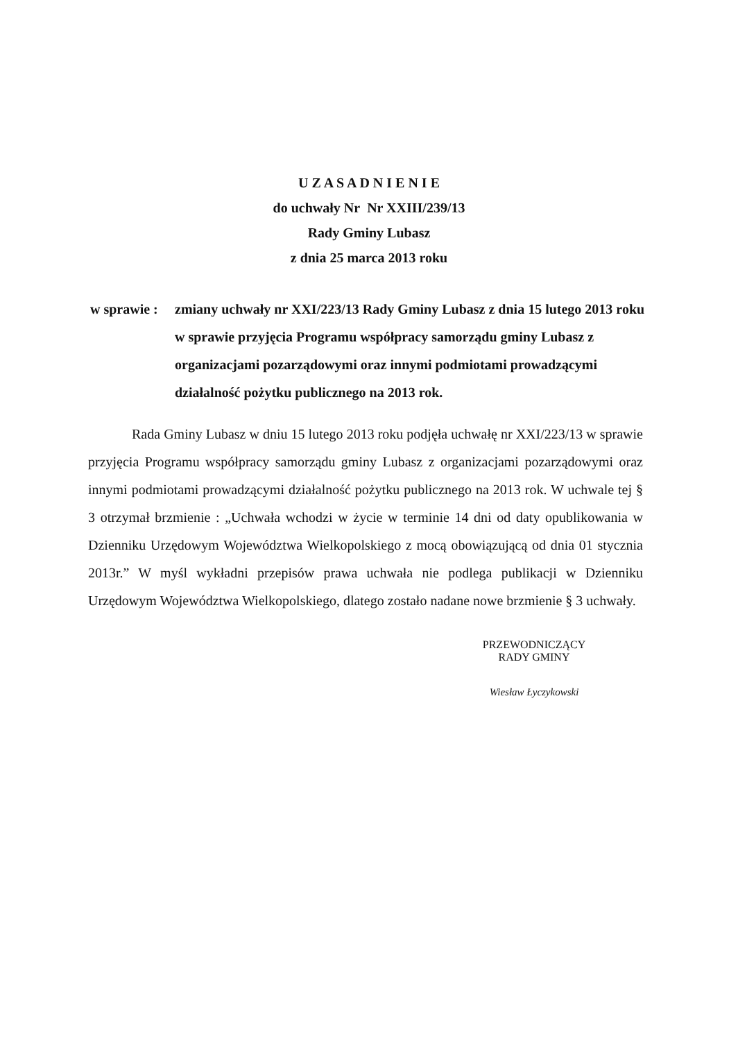U Z A S A D N I E N I E
do uchwały Nr Nr XXIII/239/13
Rady Gminy Lubasz
z dnia 25 marca 2013 roku
w sprawie :
zmiany uchwały nr XXI/223/13 Rady Gminy Lubasz z dnia 15 lutego 2013 roku w sprawie przyjęcia Programu współpracy samorządu gminy Lubasz z organizacjami pozarządowymi oraz innymi podmiotami prowadzącymi działalność pożytku publicznego na 2013 rok.
Rada Gminy Lubasz w dniu 15 lutego 2013 roku podjęła uchwałę nr XXI/223/13 w sprawie przyjęcia Programu współpracy samorządu gminy Lubasz z organizacjami pozarządowymi oraz innymi podmiotami prowadzącymi działalność pożytku publicznego na 2013 rok. W uchwale tej § 3 otrzymał brzmienie : „Uchwała wchodzi w życie w terminie 14 dni od daty opublikowania w Dzienniku Urzędowym Województwa Wielkopolskiego z mocą obowiązującą od dnia 01 stycznia 2013r.” W myśl wykładni przepisów prawa uchwała nie podlega publikacji w Dzienniku Urzędowym Województwa Wielkopolskiego, dlatego zostało nadane nowe brzmienie § 3 uchwały.
PRZEWODNICZĄCY
RADY GMINY
Wiesław Łyczykowski